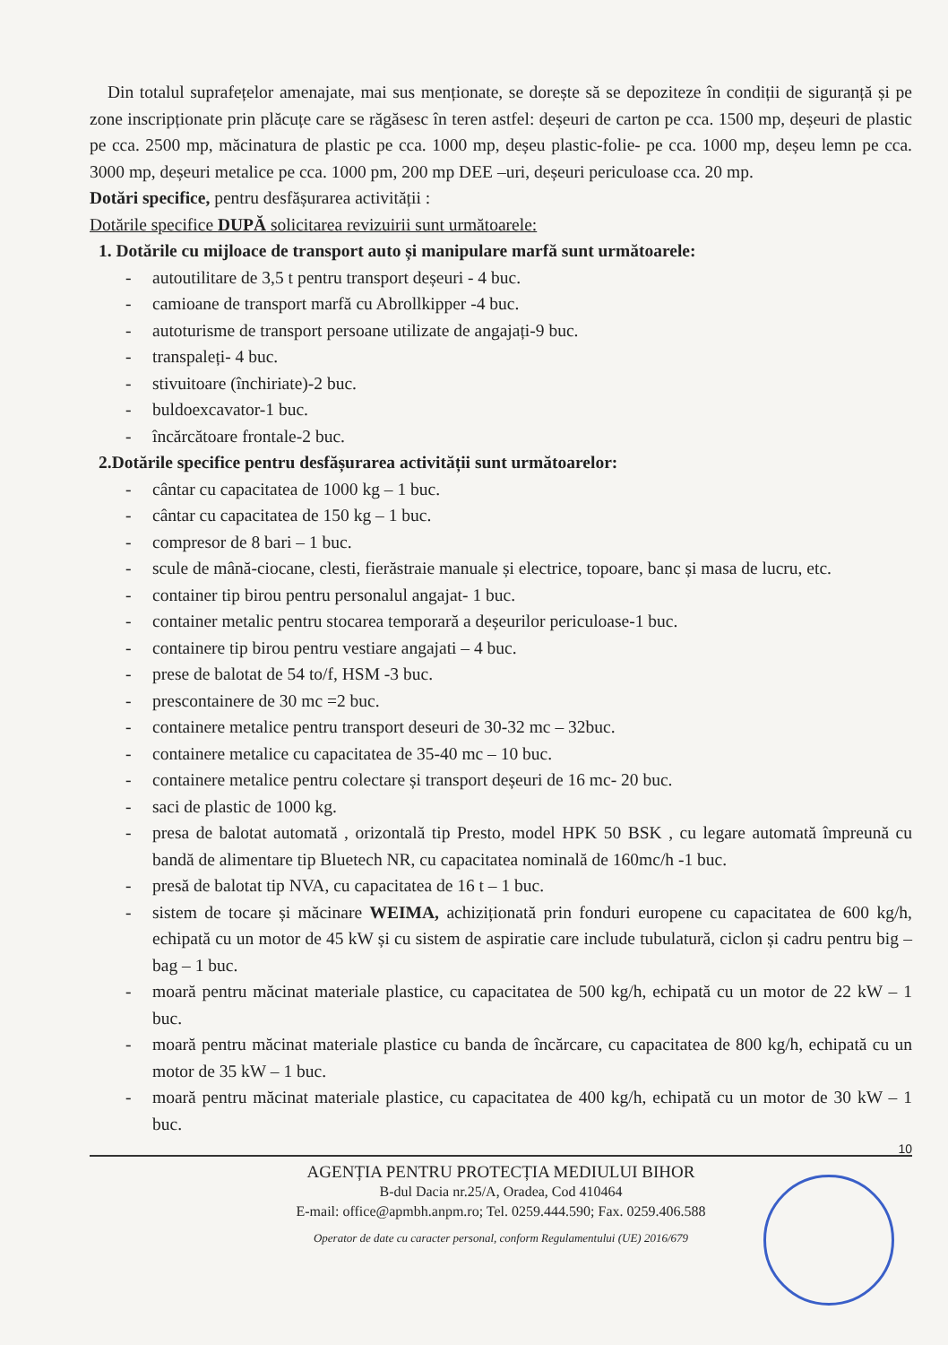Din totalul suprafețelor amenajate, mai sus menționate, se dorește să se depoziteze în condiții de siguranță și pe zone inscripționate prin plăcuțe care se răgăsesc în teren astfel: deșeuri de carton pe cca. 1500 mp, deșeuri de plastic pe cca. 2500 mp, măcinatura de plastic pe cca. 1000 mp, deșeu plastic-folie- pe cca. 1000 mp, deșeu lemn pe cca. 3000 mp, deșeuri metalice pe cca. 1000 pm, 200 mp DEE –uri, deșeuri periculoase cca. 20 mp.
Dotări specifice, pentru desfășurarea activității :
Dotările specifice DUPĂ solicitarea revizuirii sunt următoarele:
1. Dotările cu mijloace de transport auto și manipulare marfă sunt următoarele:
- autoutilitare de 3,5 t pentru transport deșeuri - 4 buc.
- camioane de transport marfă cu Abrollkipper -4 buc.
- autoturisme de transport persoane utilizate de angajați-9 buc.
- transpaleți- 4 buc.
- stivuitoare (închiriate)-2 buc.
- buldoexcavator-1 buc.
- încărcătoare frontale-2 buc.
2.Dotările specifice pentru desfășurarea activității sunt următoarelor:
- cântar cu capacitatea de 1000 kg – 1 buc.
- cântar cu capacitatea de 150 kg – 1 buc.
- compresor de 8 bari – 1 buc.
- scule de mână-ciocane, clesti, fierăstraie manuale și electrice, topoare, banc și masa de lucru, etc.
- container tip birou pentru personalul angajat- 1 buc.
- container metalic pentru stocarea temporară a deșeurilor periculoase-1 buc.
- containere tip birou pentru vestiare angajati – 4 buc.
- prese de balotat de 54 to/f, HSM -3 buc.
- prescontainere de 30 mc =2 buc.
- containere metalice pentru transport deseuri de 30-32 mc – 32buc.
- containere metalice cu capacitatea de 35-40 mc – 10 buc.
- containere metalice pentru colectare și transport deșeuri de 16 mc- 20 buc.
- saci de plastic de 1000 kg.
- presa de balotat automată , orizontală tip Presto, model HPK 50 BSK , cu legare automată împreună cu bandă de alimentare tip Bluetech NR, cu capacitatea nominală de 160mc/h -1 buc.
- presă de balotat tip NVA, cu capacitatea de 16 t – 1 buc.
- sistem de tocare și măcinare WEIMA, achiziționată prin fonduri europene cu capacitatea de 600 kg/h, echipată cu un motor de 45 kW și cu sistem de aspiratie care include tubulatură, ciclon și cadru pentru big – bag – 1 buc.
- moară pentru măcinat materiale plastice, cu capacitatea de 500 kg/h, echipată cu un motor de 22 kW – 1 buc.
- moară pentru măcinat materiale plastice cu banda de încărcare, cu capacitatea de 800 kg/h, echipată cu un motor de 35 kW – 1 buc.
- moară pentru măcinat materiale plastice, cu capacitatea de 400 kg/h, echipată cu un motor de 30 kW – 1 buc.
10
AGENȚIA PENTRU PROTECȚIA MEDIULUI BIHOR
B-dul Dacia nr.25/A, Oradea, Cod 410464
E-mail: office@apmbh.anpm.ro; Tel. 0259.444.590; Fax. 0259.406.588
Operator de date cu caracter personal, conform Regulamentului (UE) 2016/679